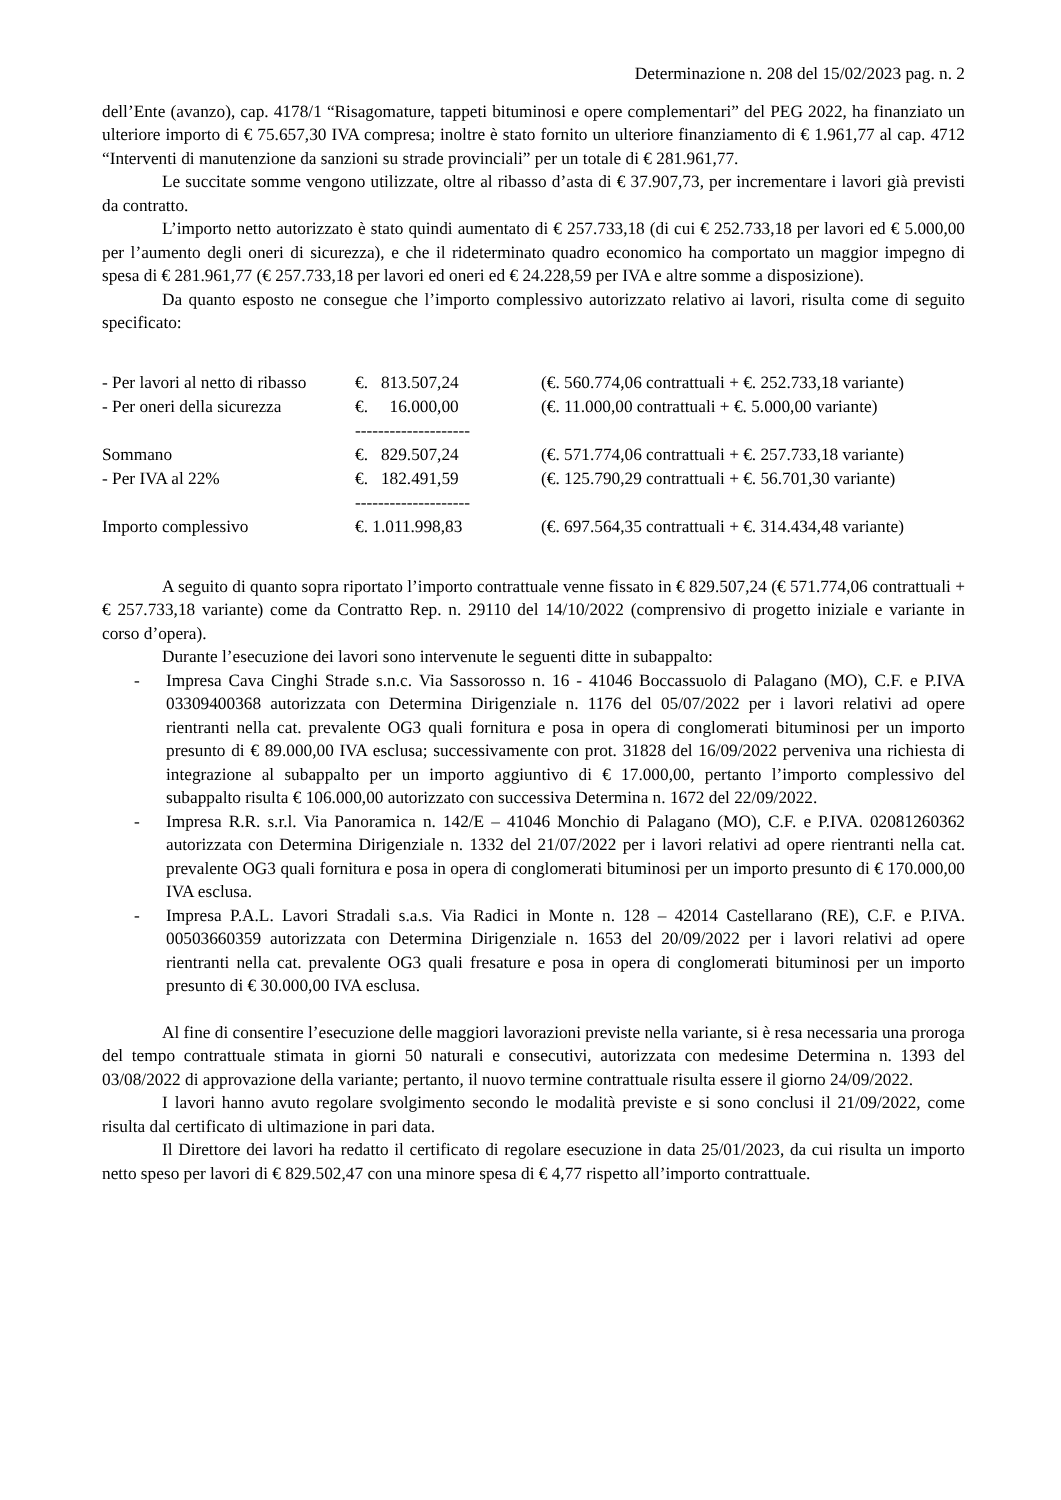Determinazione n. 208 del 15/02/2023 pag. n. 2
dell’Ente (avanzo), cap. 4178/1 “Risagomature, tappeti bituminosi e opere complementari” del PEG 2022, ha finanziato un ulteriore importo di € 75.657,30 IVA compresa; inoltre è stato fornito un ulteriore finanziamento di € 1.961,77 al cap. 4712 “Interventi di manutenzione da sanzioni su strade provinciali” per un totale di € 281.961,77.
Le succitate somme vengono utilizzate, oltre al ribasso d’asta di € 37.907,73, per incrementare i lavori già previsti da contratto.
L’importo netto autorizzato è stato quindi aumentato di € 257.733,18 (di cui € 252.733,18 per lavori ed € 5.000,00 per l’aumento degli oneri di sicurezza), e che il rideterminato quadro economico ha comportato un maggior impegno di spesa di € 281.961,77 (€ 257.733,18 per lavori ed oneri ed € 24.228,59 per IVA e altre somme a disposizione).
Da quanto esposto ne consegue che l’importo complessivo autorizzato relativo ai lavori, risulta come di seguito specificato:
| - Per lavori al netto di ribasso | €. 813.507,24 | (€. 560.774,06 contrattuali + €. 252.733,18 variante) |
| - Per oneri della sicurezza | €. 16.000,00 | (€. 11.000,00 contrattuali + €. 5.000,00 variante) |
| | -------------------- | |
| Sommano | €. 829.507,24 | (€. 571.774,06 contrattuali + €. 257.733,18 variante) |
| - Per IVA al 22% | €. 182.491,59 | (€. 125.790,29 contrattuali + €. 56.701,30 variante) |
| | -------------------- | |
| Importo complessivo | €. 1.011.998,83 | (€. 697.564,35 contrattuali + €. 314.434,48 variante) |
A seguito di quanto sopra riportato l’importo contrattuale venne fissato in € 829.507,24 (€ 571.774,06 contrattuali + € 257.733,18 variante) come da Contratto Rep. n. 29110 del 14/10/2022 (comprensivo di progetto iniziale e variante in corso d’opera).
Durante l’esecuzione dei lavori sono intervenute le seguenti ditte in subappalto:
- Impresa Cava Cinghi Strade s.n.c. Via Sassorosso n. 16 - 41046 Boccassuolo di Palagano (MO), C.F. e P.IVA 03309400368 autorizzata con Determina Dirigenziale n. 1176 del 05/07/2022 per i lavori relativi ad opere rientranti nella cat. prevalente OG3 quali fornitura e posa in opera di conglomerati bituminosi per un importo presunto di € 89.000,00 IVA esclusa; successivamente con prot. 31828 del 16/09/2022 perveniva una richiesta di integrazione al subappalto per un importo aggiuntivo di € 17.000,00, pertanto l’importo complessivo del subappalto risulta € 106.000,00 autorizzato con successiva Determina n. 1672 del 22/09/2022.
- Impresa R.R. s.r.l. Via Panoramica n. 142/E – 41046 Monchio di Palagano (MO), C.F. e P.IVA. 02081260362 autorizzata con Determina Dirigenziale n. 1332 del 21/07/2022 per i lavori relativi ad opere rientranti nella cat. prevalente OG3 quali fornitura e posa in opera di conglomerati bituminosi per un importo presunto di € 170.000,00 IVA esclusa.
- Impresa P.A.L. Lavori Stradali s.a.s. Via Radici in Monte n. 128 – 42014 Castellarano (RE), C.F. e P.IVA. 00503660359 autorizzata con Determina Dirigenziale n. 1653 del 20/09/2022 per i lavori relativi ad opere rientranti nella cat. prevalente OG3 quali fresature e posa in opera di conglomerati bituminosi per un importo presunto di € 30.000,00 IVA esclusa.
Al fine di consentire l’esecuzione delle maggiori lavorazioni previste nella variante, si è resa necessaria una proroga del tempo contrattuale stimata in giorni 50 naturali e consecutivi, autorizzata con medesime Determina n. 1393 del 03/08/2022 di approvazione della variante; pertanto, il nuovo termine contrattuale risulta essere il giorno 24/09/2022.
I lavori hanno avuto regolare svolgimento secondo le modalità previste e si sono conclusi il 21/09/2022, come risulta dal certificato di ultimazione in pari data.
Il Direttore dei lavori ha redatto il certificato di regolare esecuzione in data 25/01/2023, da cui risulta un importo netto speso per lavori di € 829.502,47 con una minore spesa di € 4,77 rispetto all’importo contrattuale.